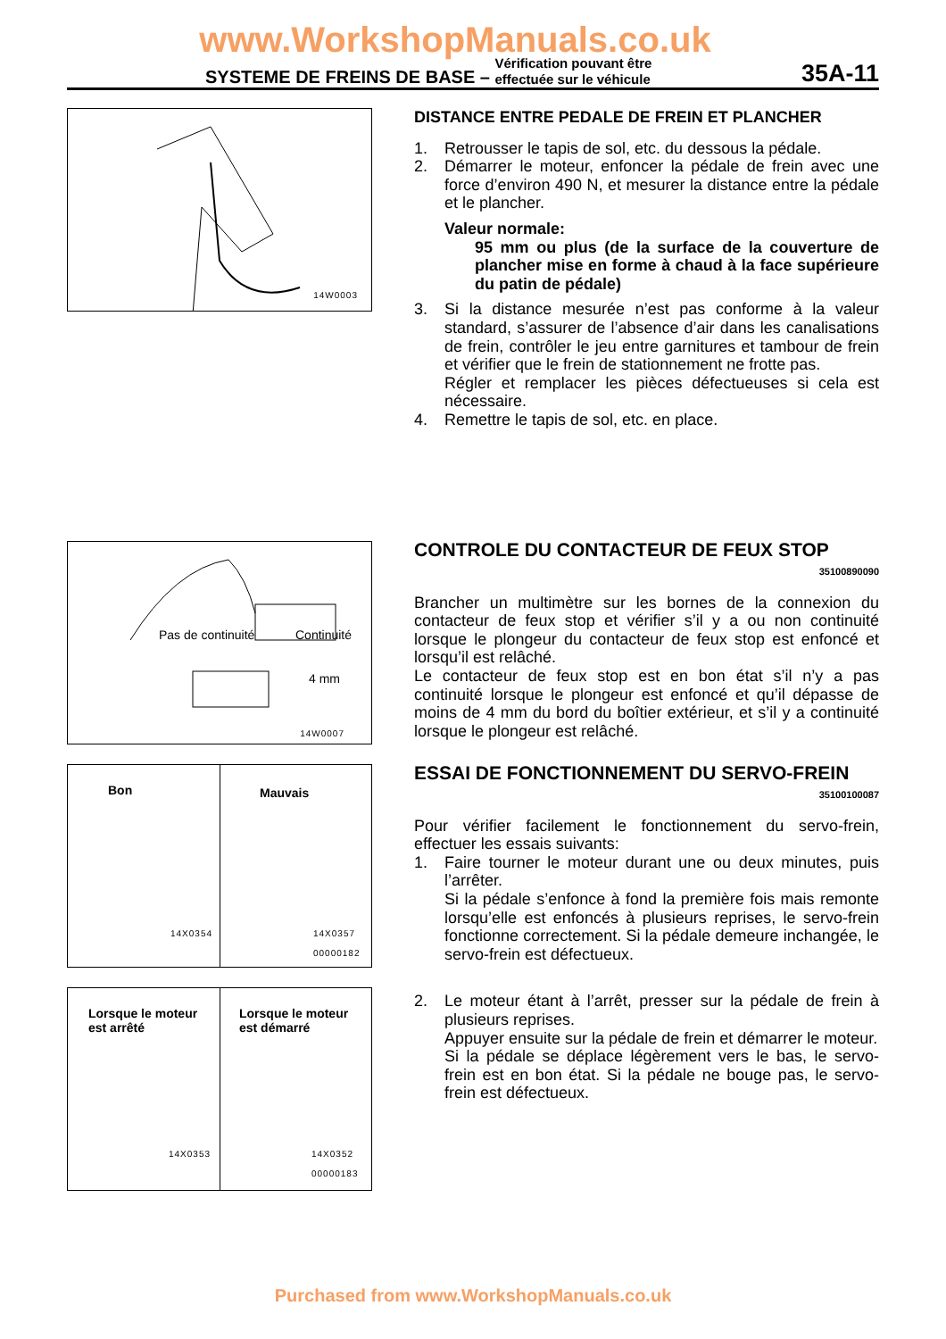www.WorkshopManuals.co.uk
SYSTEME DE FREINS DE BASE – Vérification pouvant être
effectuée sur le véhicule
35A-11
14W0003
DISTANCE ENTRE PEDALE DE FREIN ET PLANCHER
1. Retrousser le tapis de sol, etc. du dessous la pédale.
2. Démarrer le moteur, enfoncer la pédale de frein avec une force d’environ 490 N, et mesurer la distance entre la pédale et le plancher.
Valeur normale:
95 mm ou plus (de la surface de la couverture de plancher mise en forme à chaud à la face supérieure du patin de pédale)
3. Si la distance mesurée n’est pas conforme à la valeur standard, s’assurer de l’absence d’air dans les canalisations de frein, contrôler le jeu entre garnitures et tambour de frein et vérifier que le frein de stationnement ne frotte pas.
Régler et remplacer les pièces défectueuses si cela est nécessaire.
4. Remettre le tapis de sol, etc. en place.
Pas de continuité Continuité
4 mm
14W0007
CONTROLE DU CONTACTEUR DE FEUX STOP
35100890090
Brancher un multimètre sur les bornes de la connexion du contacteur de feux stop et vérifier s’il y a ou non continuité lorsque le plongeur du contacteur de feux stop est enfoncé et lorsqu’il est relâché.
Le contacteur de feux stop est en bon état s’il n’y a pas continuité lorsque le plongeur est enfoncé et qu’il dépasse de moins de 4 mm du bord du boîtier extérieur, et s’il y a continuité lorsque le plongeur est relâché.
Bon
14X0354
Mauvais
14X0357
00000182
Lorsque le moteur
est arrêté
14X0353
Lorsque le moteur
est démarré
14X0352
00000183
ESSAI DE FONCTIONNEMENT DU SERVO-FREIN
35100100087
Pour vérifier facilement le fonctionnement du servo-frein, effectuer les essais suivants:
1. Faire tourner le moteur durant une ou deux minutes, puis l’arrêter.
Si la pédale s’enfonce à fond la première fois mais remonte lorsqu’elle est enfoncés à plusieurs reprises, le servo-frein fonctionne correctement. Si la pédale demeure inchangée, le servo-frein est défectueux.
2. Le moteur étant à l’arrêt, presser sur la pédale de frein à plusieurs reprises.
Appuyer ensuite sur la pédale de frein et démarrer le moteur.
Si la pédale se déplace légèrement vers le bas, le servo-frein est en bon état. Si la pédale ne bouge pas, le servo-frein est défectueux.
Purchased from www.WorkshopManuals.co.uk